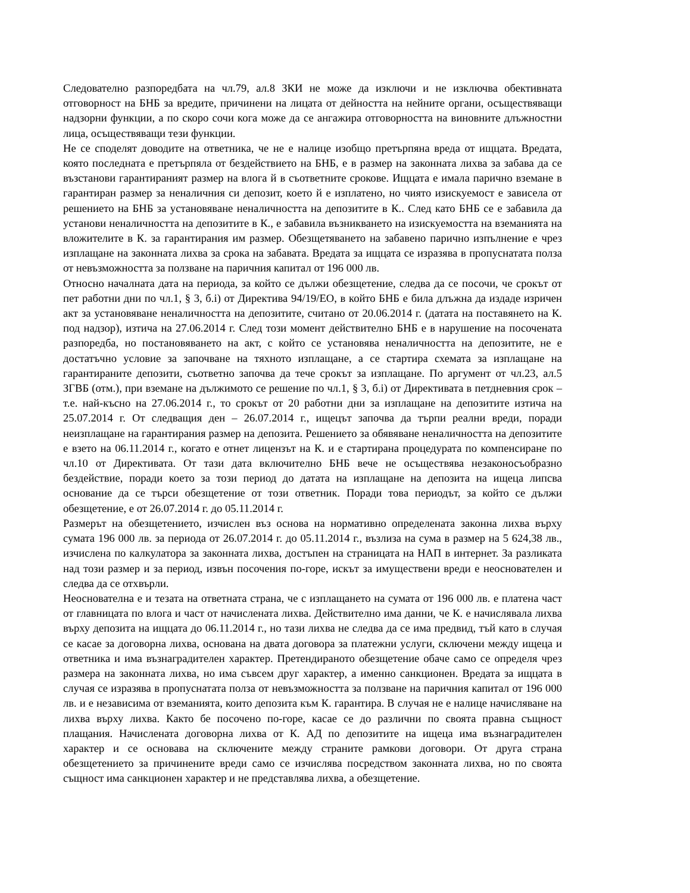Следователно разпоредбата на чл.79, ал.8 ЗКИ не може да изключи и не изключва обективната отговорност на БНБ за вредите, причинени на лицата от дейността на нейните органи, осъществяващи надзорни функции, а по скоро сочи кога може да се ангажира отговорността на виновните длъжностни лица, осъществяващи тези функции.
Не се споделят доводите на ответника, че не е налице изобщо претърпяна вреда от ищцата. Вредата, която последната е претърпяла от бездействието на БНБ, е в размер на законната лихва за забава да се възстанови гарантираният размер на влога й в съответните срокове. Ищцата е имала парично вземане в гарантиран размер за неналичния си депозит, което й е изплатено, но чиято изискуемост е зависела от решението на БНБ за установяване неналичността на депозитите в К.. След като БНБ се е забавила да установи неналичността на депозитите в К., е забавила възникването на изискуемостта на вземанията на вложителите в К. за гарантирания им размер. Обезщетяването на забавено парично изпълнение е чрез изплащане на законната лихва за срока на забавата. Вредата за ищцата се изразява в пропуснатата полза от невъзможността за ползване на паричния капитал от 196 000 лв.
Относно началната дата на периода, за който се дължи обезщетение, следва да се посочи, че срокът от пет работни дни по чл.1, § 3, б.i) от Директива 94/19/ЕО, в който БНБ е била длъжна да издаде изричен акт за установяване неналичността на депозитите, считано от 20.06.2014 г. (датата на поставянето на К. под надзор), изтича на 27.06.2014 г. След този момент действително БНБ е в нарушение на посочената разпоредба, но постановяването на акт, с който се установява неналичността на депозитите, не е достатъчно условие за започване на тяхното изплащане, а се стартира схемата за изплащане на гарантираните депозити, съответно започва да тече срокът за изплащане. По аргумент от чл.23, ал.5 ЗГВБ (отм.), при вземане на дължимото се решение по чл.1, § 3, б.i) от Директивата в петдневния срок – т.е. най-късно на 27.06.2014 г., то срокът от 20 работни дни за изплащане на депозитите изтича на 25.07.2014 г. От следващия ден – 26.07.2014 г., ищецът започва да търпи реални вреди, поради неизплащане на гарантирания размер на депозита. Решението за обявяване неналичността на депозитите е взето на 06.11.2014 г., когато е отнет лицензът на К. и е стартирана процедурата по компенсиране по чл.10 от Директивата. От тази дата включително БНБ вече не осъществява незаконосъобразно бездействие, поради което за този период до датата на изплащане на депозита на ищеца липсва основание да се търси обезщетение от този ответник. Поради това периодът, за който се дължи обезщетение, е от 26.07.2014 г. до 05.11.2014 г.
Размерът на обезщетението, изчислен въз основа на нормативно определената законна лихва върху сумата 196 000 лв. за периода от 26.07.2014 г. до 05.11.2014 г., възлиза на сума в размер на 5 624,38 лв., изчислена по калкулатора за законната лихва, достъпен на страницата на НАП в интернет. За разликата над този размер и за период, извън посочения по-горе, искът за имуществени вреди е неоснователен и следва да се отхвърли.
Неоснователна е и тезата на ответната страна, че с изплащането на сумата от 196 000 лв. е платена част от главницата по влога и част от начислената лихва. Действително има данни, че К. е начислявала лихва върху депозита на ищцата до 06.11.2014 г., но тази лихва не следва да се има предвид, тъй като в случая се касае за договорна лихва, основана на двата договора за платежни услуги, сключени между ищеца и ответника и има възнаградителен характер. Претендираното обезщетение обаче само се определя чрез размера на законната лихва, но има съвсем друг характер, а именно санкционен. Вредата за ищцата в случая се изразява в пропуснатата полза от невъзможността за ползване на паричния капитал от 196 000 лв. и е независима от вземанията, които депозита към К. гарантира. В случая не е налице начисляване на лихва върху лихва. Както бе посочено по-горе, касае се до различни по своята правна същност плащания. Начислената договорна лихва от К. АД по депозитите на ищеца има възнаградителен характер и се основава на сключените между страните рамкови договори. От друга страна обезщетението за причинените вреди само се изчислява посредством законната лихва, но по своята същност има санкционен характер и не представлява лихва, а обезщетение.